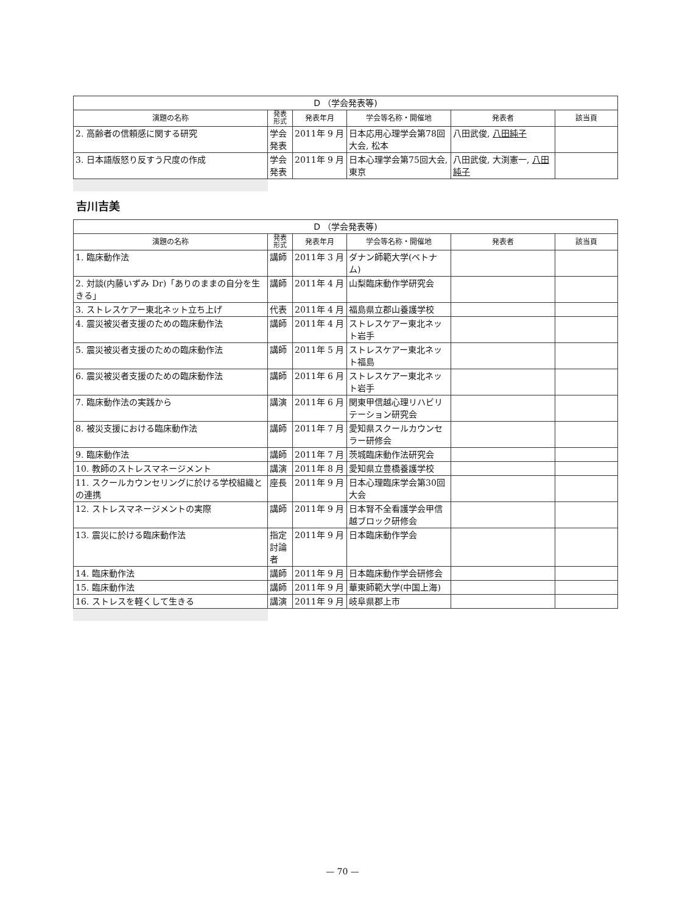| D （学会発表等) | | | | | |
| --- | --- | --- | --- | --- | --- |
| 演題の名称 | 発表 形式 | 発表年月 | 学会等名称・開催地 | 発表者 | 該当頁 |
| 2. 高齢者の信頼感に関する研究 | 学会発表 | 2011年 9 月 | 日本応用心理学会第78回大会, 松本 | 八田武俊, 八田純子 | |
| 3. 日本語版怒り反すう尺度の作成 | 学会発表 | 2011年 9 月 | 日本心理学会第75回大会, 東京 | 八田武俊, 大渕憲一, 八田純子 | |
吉川吉美
| D （学会発表等) | | | | | |
| --- | --- | --- | --- | --- | --- |
| 演題の名称 | 発表 形式 | 発表年月 | 学会等名称・開催地 | 発表者 | 該当頁 |
| 1. 臨床動作法 | 講師 | 2011年 3 月 | ダナン師範大学(ベトナム) | | |
| 2. 対談(内藤いずみ Dr)「ありのままの自分を生きる」 | 講師 | 2011年 4 月 | 山梨臨床動作学研究会 | | |
| 3. ストレスケアー東北ネット立ち上げ | 代表 | 2011年 4 月 | 福島県立郡山養護学校 | | |
| 4. 震災被災者支援のための臨床動作法 | 講師 | 2011年 4 月 | ストレスケアー東北ネット岩手 | | |
| 5. 震災被災者支援のための臨床動作法 | 講師 | 2011年 5 月 | ストレスケアー東北ネット福島 | | |
| 6. 震災被災者支援のための臨床動作法 | 講師 | 2011年 6 月 | ストレスケアー東北ネット岩手 | | |
| 7. 臨床動作法の実践から | 講演 | 2011年 6 月 | 関東甲信越心理リハビリテーション研究会 | | |
| 8. 被災支援における臨床動作法 | 講師 | 2011年 7 月 | 愛知県スクールカウンセラー研修会 | | |
| 9. 臨床動作法 | 講師 | 2011年 7 月 | 茨城臨床動作法研究会 | | |
| 10. 教師のストレスマネージメント | 講演 | 2011年 8 月 | 愛知県立豊橋養護学校 | | |
| 11. スクールカウンセリングに於ける学校組織との連携 | 座長 | 2011年 9 月 | 日本心理臨床学会第30回大会 | | |
| 12. ストレスマネージメントの実際 | 講師 | 2011年 9 月 | 日本腎不全看護学会甲信越ブロック研修会 | | |
| 13. 震災に於ける臨床動作法 | 指定討論者 | 2011年 9 月 | 日本臨床動作学会 | | |
| 14. 臨床動作法 | 講師 | 2011年 9 月 | 日本臨床動作学会研修会 | | |
| 15. 臨床動作法 | 講師 | 2011年 9 月 | 華東師範大学(中国上海) | | |
| 16. ストレスを軽くして生きる | 講演 | 2011年 9 月 | 岐阜県郡上市 | | |
— 70 —